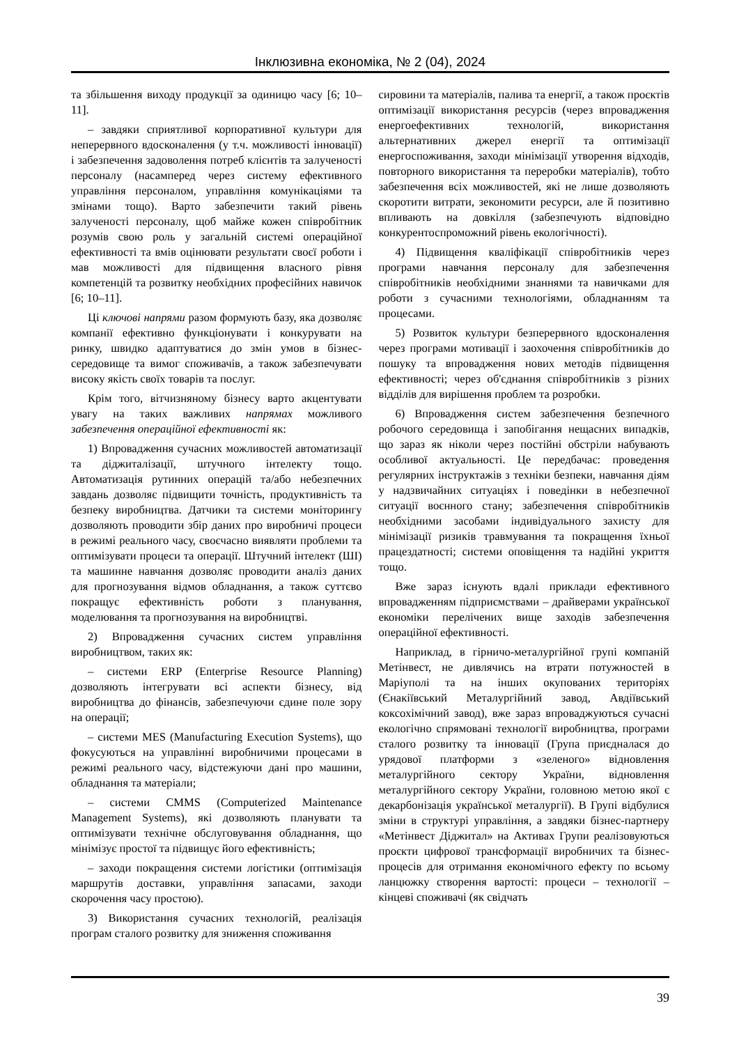Інклюзивна економіка, № 2 (04), 2024
та збільшення виходу продукції за одиницю часу [6; 10–11].
– завдяки сприятливої корпоративної культури для неперервного вдосконалення (у т.ч. можливості інновації) і забезпечення задоволення потреб клієнтів та залученості персоналу (насамперед через систему ефективного управління персоналом, управління комунікаціями та змінами тощо). Варто забезпечити такий рівень залученості персоналу, щоб майже кожен співробітник розумів свою роль у загальній системі операційної ефективності та вмів оцінювати результати своєї роботи і мав можливості для підвищення власного рівня компетенцій та розвитку необхідних професійних навичок [6; 10–11].
Ці ключові напрями разом формують базу, яка дозволяє компанії ефективно функціонувати і конкурувати на ринку, швидко адаптуватися до змін умов в бізнес-середовище та вимог споживачів, а також забезпечувати високу якість своїх товарів та послуг.
Крім того, вітчизняному бізнесу варто акцентувати увагу на таких важливих напрямах можливого забезпечення операційної ефективності як:
1) Впровадження сучасних можливостей автоматизації та діджиталізації, штучного інтелекту тощо. Автоматизація рутинних операцій та/або небезпечних завдань дозволяє підвищити точність, продуктивність та безпеку виробництва. Датчики та системи моніторингу дозволяють проводити збір даних про виробничі процеси в режимі реального часу, своєчасно виявляти проблеми та оптимізувати процеси та операції. Штучний інтелект (ШІ) та машинне навчання дозволяє проводити аналіз даних для прогнозування відмов обладнання, а також суттєво покращує ефективність роботи з планування, моделювання та прогнозування на виробництві.
2) Впровадження сучасних систем управління виробництвом, таких як:
– системи ERP (Enterprise Resource Planning) дозволяють інтегрувати всі аспекти бізнесу, від виробництва до фінансів, забезпечуючи єдине поле зору на операції;
– системи MES (Manufacturing Execution Systems), що фокусуються на управлінні виробничими процесами в режимі реального часу, відстежуючи дані про машини, обладнання та матеріали;
– системи CMMS (Computerized Maintenance Management Systems), які дозволяють планувати та оптимізувати технічне обслуговування обладнання, що мінімізує простої та підвищує його ефективність;
– заходи покращення системи логістики (оптимізація маршрутів доставки, управління запасами, заходи скорочення часу простою).
3) Використання сучасних технологій, реалізація програм сталого розвитку для зниження споживання
сировини та матеріалів, палива та енергії, а також проєктів оптимізації використання ресурсів (через впровадження енергоефективних технологій, використання альтернативних джерел енергії та оптимізації енергоспоживання, заходи мінімізації утворення відходів, повторного використання та переробки матеріалів), тобто забезпечення всіх можливостей, які не лише дозволяють скоротити витрати, зекономити ресурси, але й позитивно впливають на довкілля (забезпечують відповідно конкурентоспроможний рівень екологічності).
4) Підвищення кваліфікації співробітників через програми навчання персоналу для забезпечення співробітників необхідними знаннями та навичками для роботи з сучасними технологіями, обладнанням та процесами.
5) Розвиток культури безперервного вдосконалення через програми мотивації і заохочення співробітників до пошуку та впровадження нових методів підвищення ефективності; через об'єднання співробітників з різних відділів для вирішення проблем та розробки.
6) Впровадження систем забезпечення безпечного робочого середовища і запобігання нещасних випадків, що зараз як ніколи через постійні обстріли набувають особливої актуальності. Це передбачає: проведення регулярних інструктажів з техніки безпеки, навчання діям у надзвичайних ситуаціях і поведінки в небезпечної ситуації воєнного стану; забезпечення співробітників необхідними засобами індивідуального захисту для мінімізації ризиків травмування та покращення їхньої працездатності; системи оповіщення та надійні укриття тощо.
Вже зараз існують вдалі приклади ефективного впровадженням підприємствами – драйверами української економіки перелічених вище заходів забезпечення операційної ефективності.
Наприклад, в гірничо-металургійної групі компаній Метінвест, не дивлячись на втрати потужностей в Маріуполі та на інших окупованих територіях (Єнакіївський Металургійний завод, Авдіївський коксохімічний завод), вже зараз впроваджуються сучасні екологічно спрямовані технології виробництва, програми сталого розвитку та інновації (Група приєдналася до урядової платформи з «зеленого» відновлення металургійного сектору України, відновлення металургійного сектору України, головною метою якої є декарбонізація української металургії). В Групі відбулися зміни в структурі управління, а завдяки бізнес-партнеру «Метінвест Діджитал» на Активах Групи реалізовуються проєкти цифрової трансформації виробничих та бізнес-процесів для отримання економічного ефекту по всьому ланцюжку створення вартості: процеси – технології – кінцеві споживачі (як свідчать
39